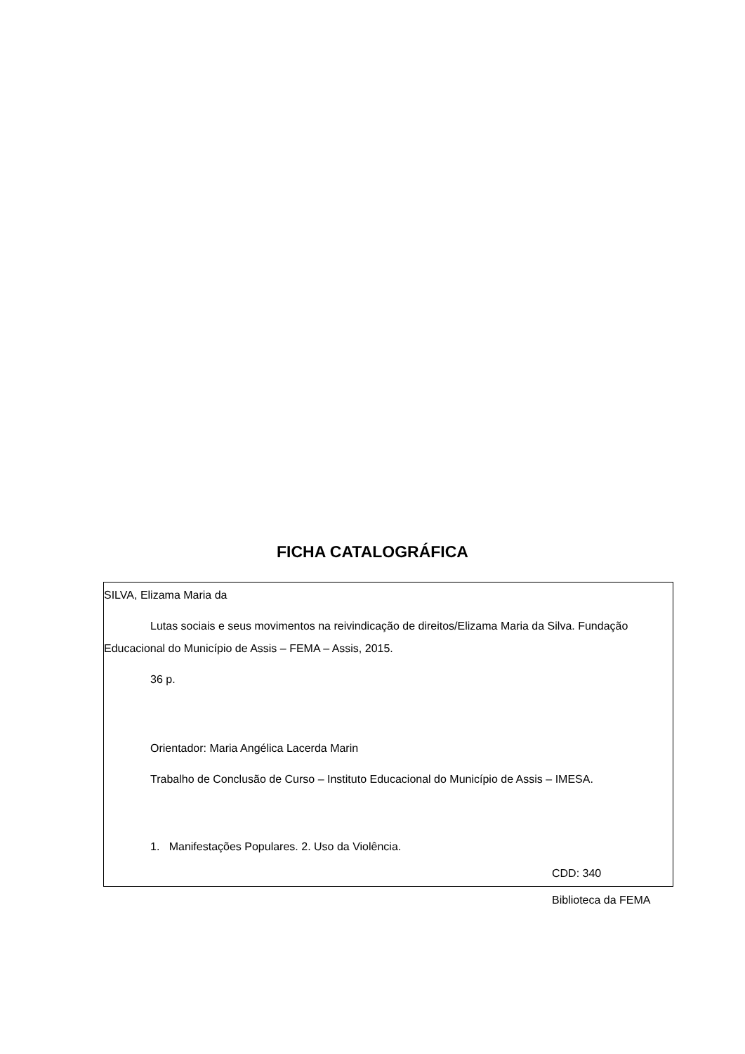FICHA CATALOGRÁFICA
SILVA, Elizama Maria da
Lutas sociais e seus movimentos na reivindicação de direitos/Elizama Maria da Silva. Fundação Educacional do Município de Assis – FEMA – Assis, 2015.
36 p.
Orientador: Maria Angélica Lacerda Marin
Trabalho de Conclusão de Curso – Instituto Educacional do Município de Assis – IMESA.
1. Manifestações Populares. 2. Uso da Violência.
CDD: 340
Biblioteca da FEMA